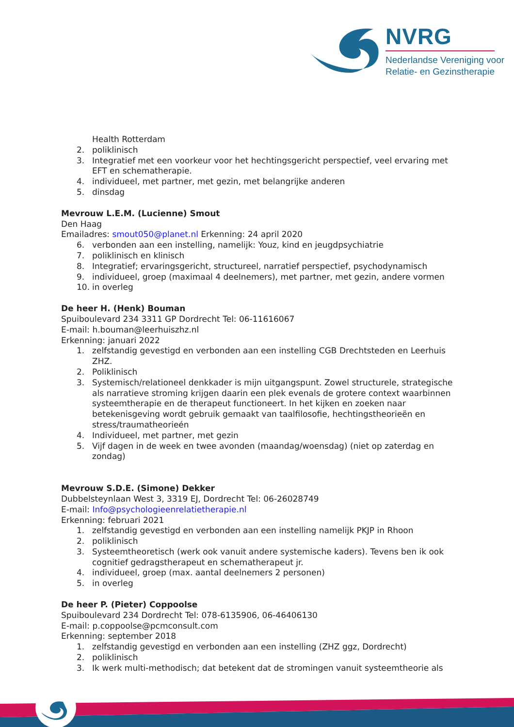NVRG
Nederlandse Vereniging voor
Relatie- en Gezinstherapie
Health Rotterdam
2. poliklinisch
3. Integratief met een voorkeur voor het hechtingsgericht perspectief, veel ervaring met EFT en schematherapie.
4. individueel, met partner, met gezin, met belangrijke anderen
5. dinsdag
Mevrouw L.E.M. (Lucienne) Smout
Den Haag
Emailadres: smout050@planet.nl Erkenning: 24 april 2020
6. verbonden aan een instelling, namelijk: Youz, kind en jeugdpsychiatrie
7. poliklinisch en klinisch
8. Integratief; ervaringsgericht, structureel, narratief perspectief, psychodynamisch
9. individueel, groep (maximaal 4 deelnemers), met partner, met gezin, andere vormen
10. in overleg
De heer H. (Henk) Bouman
Spuiboulevard 234 3311 GP Dordrecht Tel: 06-11616067
E-mail: h.bouman@leerhuiszhz.nl
Erkenning: januari 2022
1. zelfstandig gevestigd en verbonden aan een instelling CGB Drechtsteden en Leerhuis ZHZ.
2. Poliklinisch
3. Systemisch/relationeel denkkader is mijn uitgangspunt. Zowel structurele, strategische als narratieve stroming krijgen daarin een plek evenals de grotere context waarbinnen systeemtherapie en de therapeut functioneert. In het kijken en zoeken naar betekenisgeving wordt gebruik gemaakt van taalfilosofie, hechtingstheorieën en stress/traumatheorieén
4. Individueel, met partner, met gezin
5. Vijf dagen in de week en twee avonden (maandag/woensdag) (niet op zaterdag en zondag)
Mevrouw S.D.E. (Simone) Dekker
Dubbelsteynlaan West 3, 3319 EJ, Dordrecht Tel: 06-26028749
E-mail: Info@psychologieenrelatietherapie.nl
Erkenning: februari 2021
1. zelfstandig gevestigd en verbonden aan een instelling namelijk PKJP in Rhoon
2. poliklinisch
3. Systeemtheoretisch (werk ook vanuit andere systemische kaders). Tevens ben ik ook cognitief gedragstherapeut en schematherapeut jr.
4. individueel, groep (max. aantal deelnemers 2 personen)
5. in overleg
De heer P. (Pieter) Coppoolse
Spuiboulevard 234 Dordrecht Tel: 078-6135906, 06-46406130
E-mail: p.coppoolse@pcmconsult.com
Erkenning: september 2018
1. zelfstandig gevestigd en verbonden aan een instelling (ZHZ ggz, Dordrecht)
2. poliklinisch
3. Ik werk multi-methodisch; dat betekent dat de stromingen vanuit systeemtheorie als